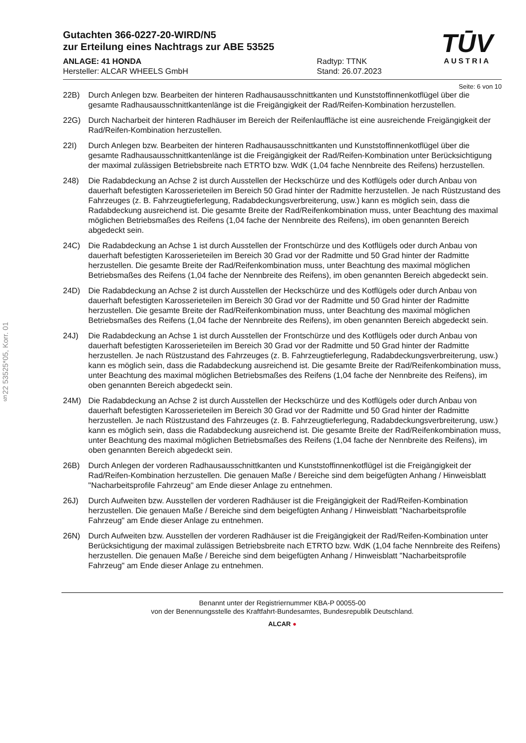§22 53525*05, Korr. 01
TŪV
AUSTRIA
Gutachten 366-0227-20-WIRD/N5
zur Erteilung eines Nachtrags zur ABE 53525
ANLAGE: 41 HONDA
Hersteller: ALCAR WHEELS GmbH
Radtyp: TTNK
Stand: 26.07.2023
Seite: 6 von 10
22B) Durch Anlegen bzw. Bearbeiten der hinteren Radhausausschnittkanten und Kunststoffinnenkotflügel über die gesamte Radhausausschnittkantenlänge ist die Freigängigkeit der Rad/Reifen-Kombination herzustellen.
22G) Durch Nacharbeit der hinteren Radhäuser im Bereich der Reifenlauffläche ist eine ausreichende Freigängigkeit der Rad/Reifen-Kombination herzustellen.
22I) Durch Anlegen bzw. Bearbeiten der hinteren Radhausausschnittkanten und Kunststoffinnenkotflügel über die gesamte Radhausausschnittkantenlänge ist die Freigängigkeit der Rad/Reifen-Kombination unter Berücksichtigung der maximal zulässigen Betriebsbreite nach ETRTO bzw. WdK (1,04 fache Nennbreite des Reifens) herzustellen.
248) Die Radabdeckung an Achse 2 ist durch Ausstellen der Heckschürze und des Kotflügels oder durch Anbau von dauerhaft befestigten Karosserieteilen im Bereich 50 Grad hinter der Radmitte herzustellen. Je nach Rüstzustand des Fahrzeuges (z. B. Fahrzeugtieferlegung, Radabdeckungsverbreiterung, usw.) kann es möglich sein, dass die Radabdeckung ausreichend ist. Die gesamte Breite der Rad/Reifenkombination muss, unter Beachtung des maximal möglichen Betriebsmaßes des Reifens (1,04 fache der Nennbreite des Reifens), im oben genannten Bereich abgedeckt sein.
24C) Die Radabdeckung an Achse 1 ist durch Ausstellen der Frontschürze und des Kotflügels oder durch Anbau von dauerhaft befestigten Karosserieteilen im Bereich 30 Grad vor der Radmitte und 50 Grad hinter der Radmitte herzustellen. Die gesamte Breite der Rad/Reifenkombination muss, unter Beachtung des maximal möglichen Betriebsmaßes des Reifens (1,04 fache der Nennbreite des Reifens), im oben genannten Bereich abgedeckt sein.
24D) Die Radabdeckung an Achse 2 ist durch Ausstellen der Heckschürze und des Kotflügels oder durch Anbau von dauerhaft befestigten Karosserieteilen im Bereich 30 Grad vor der Radmitte und 50 Grad hinter der Radmitte herzustellen. Die gesamte Breite der Rad/Reifenkombination muss, unter Beachtung des maximal möglichen Betriebsmaßes des Reifens (1,04 fache der Nennbreite des Reifens), im oben genannten Bereich abgedeckt sein.
24J) Die Radabdeckung an Achse 1 ist durch Ausstellen der Frontschürze und des Kotflügels oder durch Anbau von dauerhaft befestigten Karosserieteilen im Bereich 30 Grad vor der Radmitte und 50 Grad hinter der Radmitte herzustellen. Je nach Rüstzustand des Fahrzeuges (z. B. Fahrzeugtieferlegung, Radabdeckungsverbreiterung, usw.) kann es möglich sein, dass die Radabdeckung ausreichend ist. Die gesamte Breite der Rad/Reifenkombination muss, unter Beachtung des maximal möglichen Betriebsmaßes des Reifens (1,04 fache der Nennbreite des Reifens), im oben genannten Bereich abgedeckt sein.
24M) Die Radabdeckung an Achse 2 ist durch Ausstellen der Heckschürze und des Kotflügels oder durch Anbau von dauerhaft befestigten Karosserieteilen im Bereich 30 Grad vor der Radmitte und 50 Grad hinter der Radmitte herzustellen. Je nach Rüstzustand des Fahrzeuges (z. B. Fahrzeugtieferlegung, Radabdeckungsverbreiterung, usw.) kann es möglich sein, dass die Radabdeckung ausreichend ist. Die gesamte Breite der Rad/Reifenkombination muss, unter Beachtung des maximal möglichen Betriebsmaßes des Reifens (1,04 fache der Nennbreite des Reifens), im oben genannten Bereich abgedeckt sein.
26B) Durch Anlegen der vorderen Radhausausschnittkanten und Kunststoffinnenkotflügel ist die Freigängigkeit der Rad/Reifen-Kombination herzustellen. Die genauen Maße / Bereiche sind dem beigefügten Anhang / Hinweisblatt "Nacharbeitsprofile Fahrzeug" am Ende dieser Anlage zu entnehmen.
26J) Durch Aufweiten bzw. Ausstellen der vorderen Radhäuser ist die Freigängigkeit der Rad/Reifen-Kombination herzustellen. Die genauen Maße / Bereiche sind dem beigefügten Anhang / Hinweisblatt "Nacharbeitsprofile Fahrzeug" am Ende dieser Anlage zu entnehmen.
26N) Durch Aufweiten bzw. Ausstellen der vorderen Radhäuser ist die Freigängigkeit der Rad/Reifen-Kombination unter Berücksichtigung der maximal zulässigen Betriebsbreite nach ETRTO bzw. WdK (1,04 fache Nennbreite des Reifens) herzustellen. Die genauen Maße / Bereiche sind dem beigefügten Anhang / Hinweisblatt "Nacharbeitsprofile Fahrzeug" am Ende dieser Anlage zu entnehmen.
Benannt unter der Registriernummer KBA-P 00055-00
von der Benennungsstelle des Kraftfahrt-Bundesamtes, Bundesrepublik Deutschland.
ALCAR ●